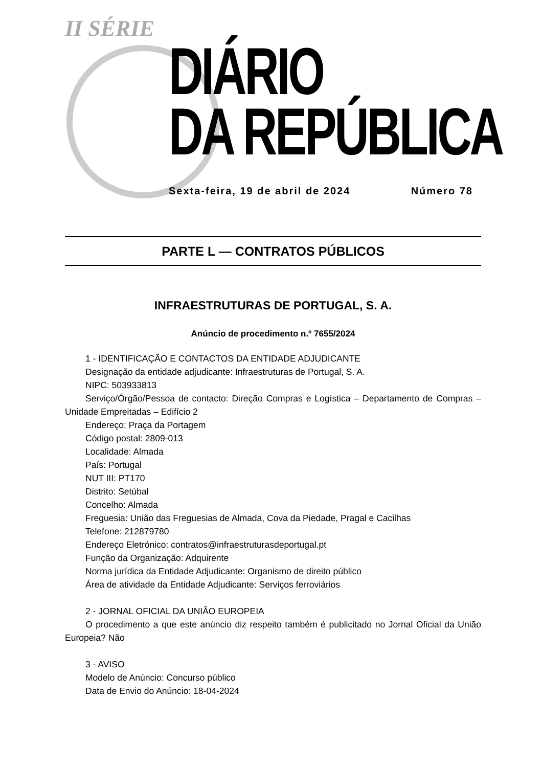II SÉRIE
DIÁRIO
DA REPÚBLICA
Sexta-feira, 19 de abril de 2024 Número 78
PARTE L — CONTRATOS PÚBLICOS
INFRAESTRUTURAS DE PORTUGAL, S. A.
Anúncio de procedimento n.º 7655/2024
1 - IDENTIFICAÇÃO E CONTACTOS DA ENTIDADE ADJUDICANTE
Designação da entidade adjudicante: Infraestruturas de Portugal, S. A.
NIPC: 503933813
Serviço/Órgão/Pessoa de contacto: Direção Compras e Logística – Departamento de Compras – Unidade Empreitadas – Edifício 2
Endereço: Praça da Portagem
Código postal: 2809-013
Localidade: Almada
País: Portugal
NUT III: PT170
Distrito: Setúbal
Concelho: Almada
Freguesia: União das Freguesias de Almada, Cova da Piedade, Pragal e Cacilhas
Telefone: 212879780
Endereço Eletrónico: contratos@infraestruturasdeportugal.pt
Função da Organização: Adquirente
Norma jurídica da Entidade Adjudicante: Organismo de direito público
Área de atividade da Entidade Adjudicante: Serviços ferroviários
2 - JORNAL OFICIAL DA UNIÃO EUROPEIA
O procedimento a que este anúncio diz respeito também é publicitado no Jornal Oficial da União Europeia? Não
3 - AVISO
Modelo de Anúncio: Concurso público
Data de Envio do Anúncio: 18-04-2024